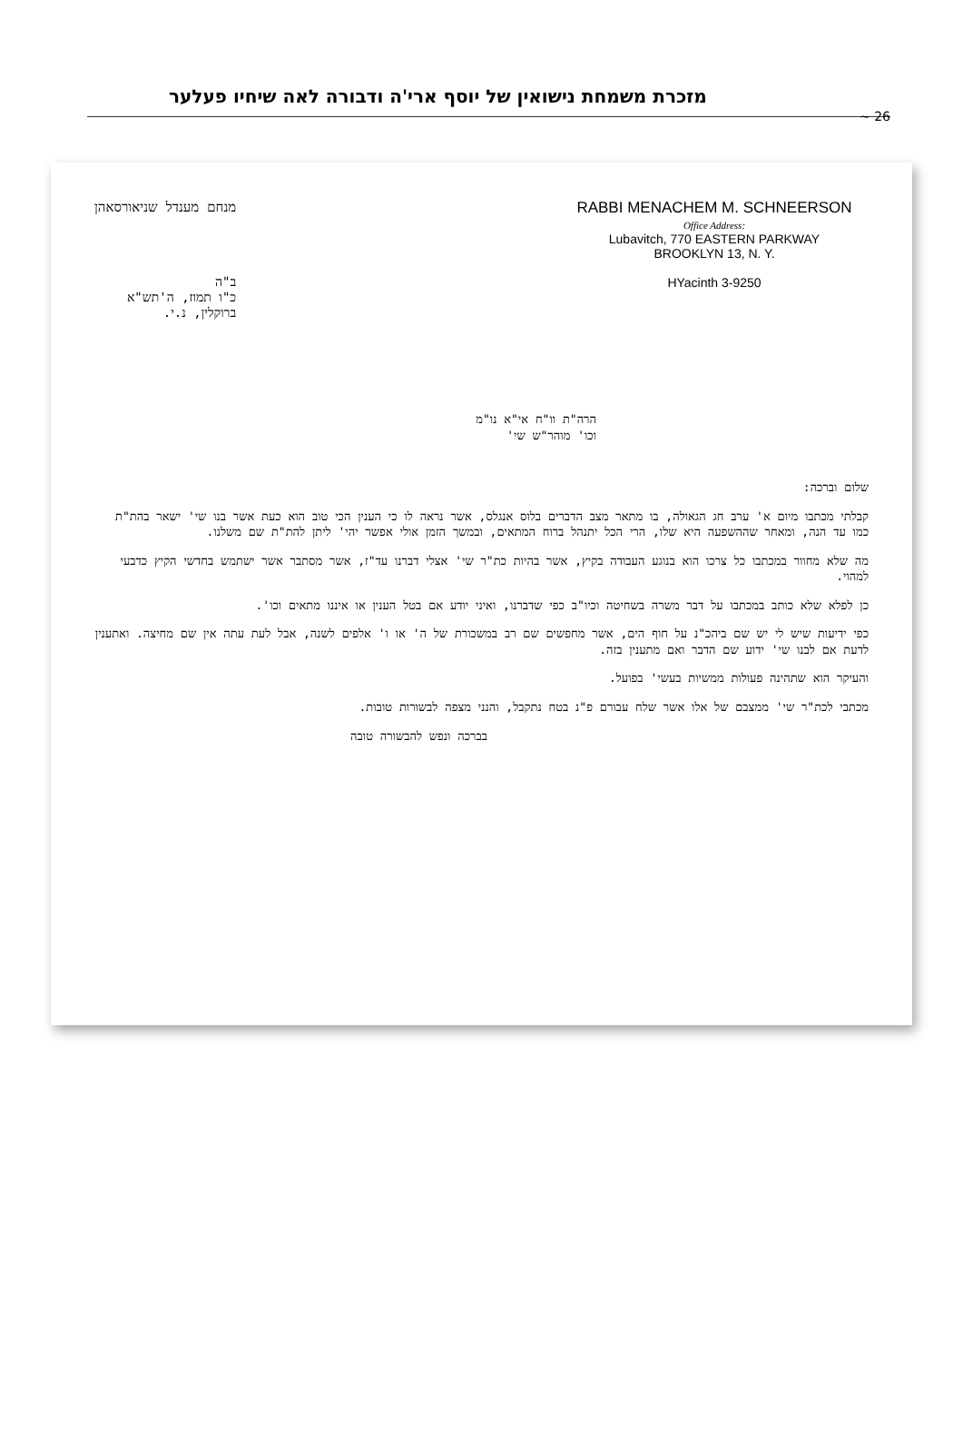מזכרת משמחת נישואין של יוסף ארי'ה ודבורה לאה שיחיו פעלער
~ 26
מנחם מענדל שניאורסאהן
ב"ה
כ"ו תמוז, ה'תש"א
ברוקלין, נ.י.
RABBI MENACHEM M. SCHNEERSON
Office Address:
Lubavitch, 770 EASTERN PARKWAY
BROOKLYN 13, N. Y.
HYacinth 3-9250
הרה"ת וו"ח אי"א נו"מ
וכו' מוהר"ש שי'
שלום וברכה:
קבלתי מכתבו מיום א' ערב חג הגאולה, בו מתאר מצב הדברים בלוס אנגלס, אשר נראה לו כי הענין הכי טוב הוא כעת אשר בנו שי' ישאר בהת"ת כמו עד הנה, ומאחר שההשפעה היא שלו, הרי הכל יתנהל ברוח המתאים, ובמשך הזמן אולי אפשר יהי' ליתן להת"ת שם משלנו.
מה שלא מחוור במכתבו כל צרכו הוא בנוגע העבודה בקיץ, אשר בהיות כת"ר שי' אצלי דברנו עד"ז, אשר מסתבר אשר ישתמש בחדשי הקיץ כדבעי למהוי.
כן לפלא שלא כותב במכתבו על דבר משרה בשחיטה וכיו"ב כפי שדברנו, ואיני יודע אם בטל הענין או איננו מתאים וכו'.
כפי ידיעות שיש לי יש שם ביהכ"נ על חוף הים, אשר מחפשים שם רב במשכורת של ה' או ו' אלפים לשנה, אבל לעת עתה אין שם מחיצה. ואתענין לדעת אם לבנו שי' ידוע שם הדבר ואם מתענין בזה.
והעיקר הוא שתהינה פעולות ממשיות בעשי' בפועל.
מכתבי לכת"ר שי' ממצבם של אלו אשר שלח עבורם פ"נ בטח נתקבל, והנני מצפה לבשורות טובות.
בברכה ונפש להבשורה טובה